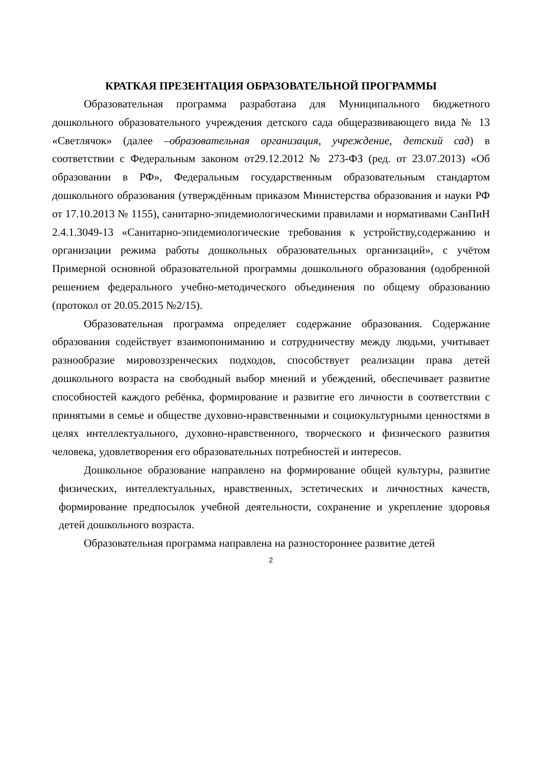КРАТКАЯ ПРЕЗЕНТАЦИЯ ОБРАЗОВАТЕЛЬНОЙ ПРОГРАММЫ
Образовательная программа разработана для Муниципального бюджетного дошкольного образовательного учреждения детского сада общеразвивающего вида № 13 «Светлячок» (далее –образовательная организация, учреждение, детский сад) в соответствии с Федеральным законом от29.12.2012 № 273-ФЗ (ред. от 23.07.2013) «Об образовании в РФ», Федеральным государственным образовательным стандартом дошкольного образования (утверждённым приказом Министерства образования и науки РФ от 17.10.2013 № 1155), санитарно-эпидемиологическими правилами и нормативами СанПиН 2.4.1.3049-13 «Санитарно-эпидемиологические требования к устройству,содержанию и организации режима работы дошкольных образовательных организаций», с учётом Примерной основной образовательной программы дошкольного образования (одобренной решением федерального учебно-методического объединения по общему образованию (протокол от 20.05.2015 №2/15).
Образовательная программа определяет содержание образования. Содержание образования содействует взаимопониманию и сотрудничеству между людьми, учитывает разнообразие мировоззренческих подходов, способствует реализации права детей дошкольного возраста на свободный выбор мнений и убеждений, обеспечивает развитие способностей каждого ребёнка, формирование и развитие его личности в соответствии с принятыми в семье и обществе духовно-нравственными и социокультурными ценностями в целях интеллектуального, духовно-нравственного, творческого и физического развития человека, удовлетворения его образовательных потребностей и интересов.
Дошкольное образование направлено на формирование общей культуры, развитие физических, интеллектуальных, нравственных, эстетических и личностных качеств, формирование предпосылок учебной деятельности, сохранение и укрепление здоровья детей дошкольного возраста.
Образовательная программа направлена на разностороннее развитие детей
2